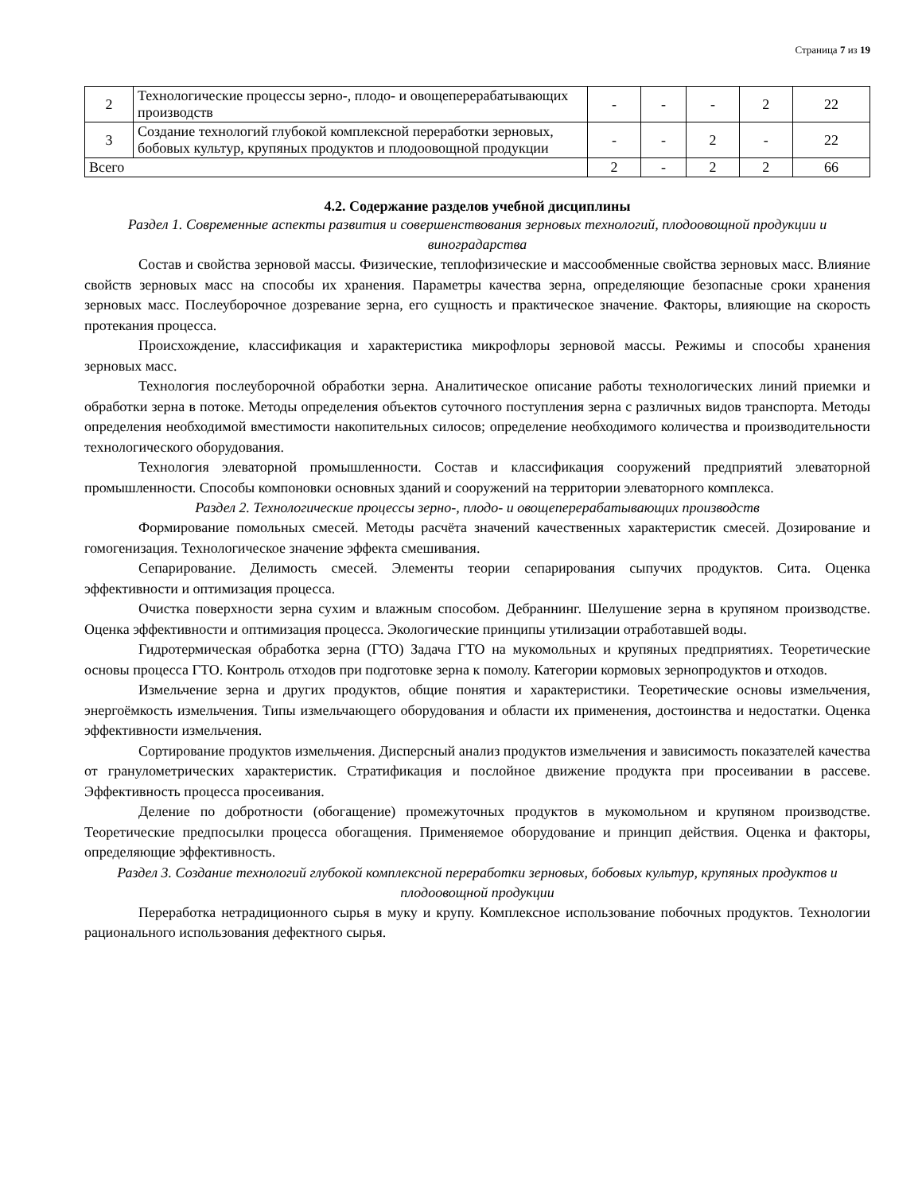Страница 7 из 19
| 2 | Технологические процессы зерно-, плодо- и овощеперерабатывающих производств | - | - | - | 2 | 22 |
| 3 | Создание технологий глубокой комплексной переработки зерновых, бобовых культур, крупяных продуктов и плодоовощной продукции | - | - | 2 | - | 22 |
| Всего | | 2 | - | 2 | 2 | 66 |
4.2. Содержание разделов учебной дисциплины
Раздел 1. Современные аспекты развития и совершенствования зерновых технологий, плодоовощной продукции и виноградарства
Состав и свойства зерновой массы. Физические, теплофизические и массообменные свойства зерновых масс. Влияние свойств зерновых масс на способы их хранения. Параметры качества зерна, определяющие безопасные сроки хранения зерновых масс. Послеуборочное дозревание зерна, его сущность и практическое значение. Факторы, влияющие на скорость протекания процесса.
Происхождение, классификация и характеристика микрофлоры зерновой массы. Режимы и способы хранения зерновых масс.
Технология послеуборочной обработки зерна. Аналитическое описание работы технологических линий приемки и обработки зерна в потоке. Методы определения объектов суточного поступления зерна с различных видов транспорта. Методы определения необходимой вместимости накопительных силосов; определение необходимого количества и производительности технологического оборудования.
Технология элеваторной промышленности. Состав и классификация сооружений предприятий элеваторной промышленности. Способы компоновки основных зданий и сооружений на территории элеваторного комплекса.
Раздел 2. Технологические процессы зерно-, плодо- и овощеперерабатывающих производств
Формирование помольных смесей. Методы расчёта значений качественных характеристик смесей. Дозирование и гомогенизация. Технологическое значение эффекта смешивания.
Сепарирование. Делимость смесей. Элементы теории сепарирования сыпучих продуктов. Сита. Оценка эффективности и оптимизация процесса.
Очистка поверхности зерна сухим и влажным способом. Дебраннинг. Шелушение зерна в крупяном производстве. Оценка эффективности и оптимизация процесса. Экологические принципы утилизации отработавшей воды.
Гидротермическая обработка зерна (ГТО) Задача ГТО на мукомольных и крупяных предприятиях. Теоретические основы процесса ГТО. Контроль отходов при подготовке зерна к помолу. Категории кормовых зернопродуктов и отходов.
Измельчение зерна и других продуктов, общие понятия и характеристики. Теоретические основы измельчения, энергоёмкость измельчения. Типы измельчающего оборудования и области их применения, достоинства и недостатки. Оценка эффективности измельчения.
Сортирование продуктов измельчения. Дисперсный анализ продуктов измельчения и зависимость показателей качества от гранулометрических характеристик. Стратификация и послойное движение продукта при просеивании в рассеве. Эффективность процесса просеивания.
Деление по добротности (обогащение) промежуточных продуктов в мукомольном и крупяном производстве. Теоретические предпосылки процесса обогащения. Применяемое оборудование и принцип действия. Оценка и факторы, определяющие эффективность.
Раздел 3. Создание технологий глубокой комплексной переработки зерновых, бобовых культур, крупяных продуктов и плодоовощной продукции
Переработка нетрадиционного сырья в муку и крупу. Комплексное использование побочных продуктов. Технологии рационального использования дефектного сырья.